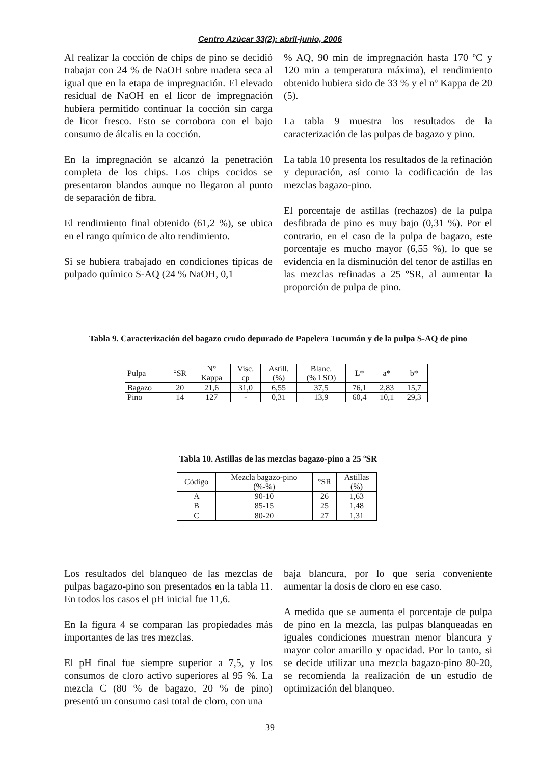Centro Azúcar 33(2): abril-junio, 2006
Al realizar la cocción de chips de pino se decidió trabajar con 24 % de NaOH sobre madera seca al igual que en la etapa de impregnación. El elevado residual de NaOH en el licor de impregnación hubiera permitido continuar la cocción sin carga de licor fresco. Esto se corrobora con el bajo consumo de álcalis en la cocción.
En la impregnación se alcanzó la penetración completa de los chips. Los chips cocidos se presentaron blandos aunque no llegaron al punto de separación de fibra.
El rendimiento final obtenido (61,2 %), se ubica en el rango químico de alto rendimiento.
Si se hubiera trabajado en condiciones típicas de pulpado químico S-AQ (24 % NaOH, 0,1
% AQ, 90 min de impregnación hasta 170 ºC y 120 min a temperatura máxima), el rendimiento obtenido hubiera sido de 33 % y el nº Kappa de 20 (5).
La tabla 9 muestra los resultados de la caracterización de las pulpas de bagazo y pino.
La tabla 10 presenta los resultados de la refinación y depuración, así como la codificación de las mezclas bagazo-pino.
El porcentaje de astillas (rechazos) de la pulpa desfibrada de pino es muy bajo (0,31 %). Por el contrario, en el caso de la pulpa de bagazo, este porcentaje es mucho mayor (6,55 %), lo que se evidencia en la disminución del tenor de astillas en las mezclas refinadas a 25 ºSR, al aumentar la proporción de pulpa de pino.
Tabla 9. Caracterización del bagazo crudo depurado de Papelera Tucumán y de la pulpa S-AQ de pino
| Pulpa | °SR | N° Kappa | Visc. cp | Astill. (%) | Blanc. (% I SO) | L* | a* | b* |
| --- | --- | --- | --- | --- | --- | --- | --- | --- |
| Bagazo | 20 | 21,6 | 31,0 | 6,55 | 37,5 | 76,1 | 2,83 | 15,7 |
| Pino | 14 | 127 | - | 0,31 | 13,9 | 60,4 | 10,1 | 29,3 |
Tabla 10. Astillas de las mezclas bagazo-pino a 25 ºSR
| Código | Mezcla bagazo-pino (%-%) | °SR | Astillas (%) |
| --- | --- | --- | --- |
| A | 90-10 | 26 | 1,63 |
| B | 85-15 | 25 | 1,48 |
| C | 80-20 | 27 | 1,31 |
Los resultados del blanqueo de las mezclas de pulpas bagazo-pino son presentados en la tabla 11. En todos los casos el pH inicial fue 11,6.
En la figura 4 se comparan las propiedades más importantes de las tres mezclas.
El pH final fue siempre superior a 7,5, y los consumos de cloro activo superiores al 95 %. La mezcla C (80 % de bagazo, 20 % de pino) presentó un consumo casi total de cloro, con una
baja blancura, por lo que sería conveniente aumentar la dosis de cloro en ese caso.
A medida que se aumenta el porcentaje de pulpa de pino en la mezcla, las pulpas blanqueadas en iguales condiciones muestran menor blancura y mayor color amarillo y opacidad. Por lo tanto, si se decide utilizar una mezcla bagazo-pino 80-20, se recomienda la realización de un estudio de optimización del blanqueo.
39